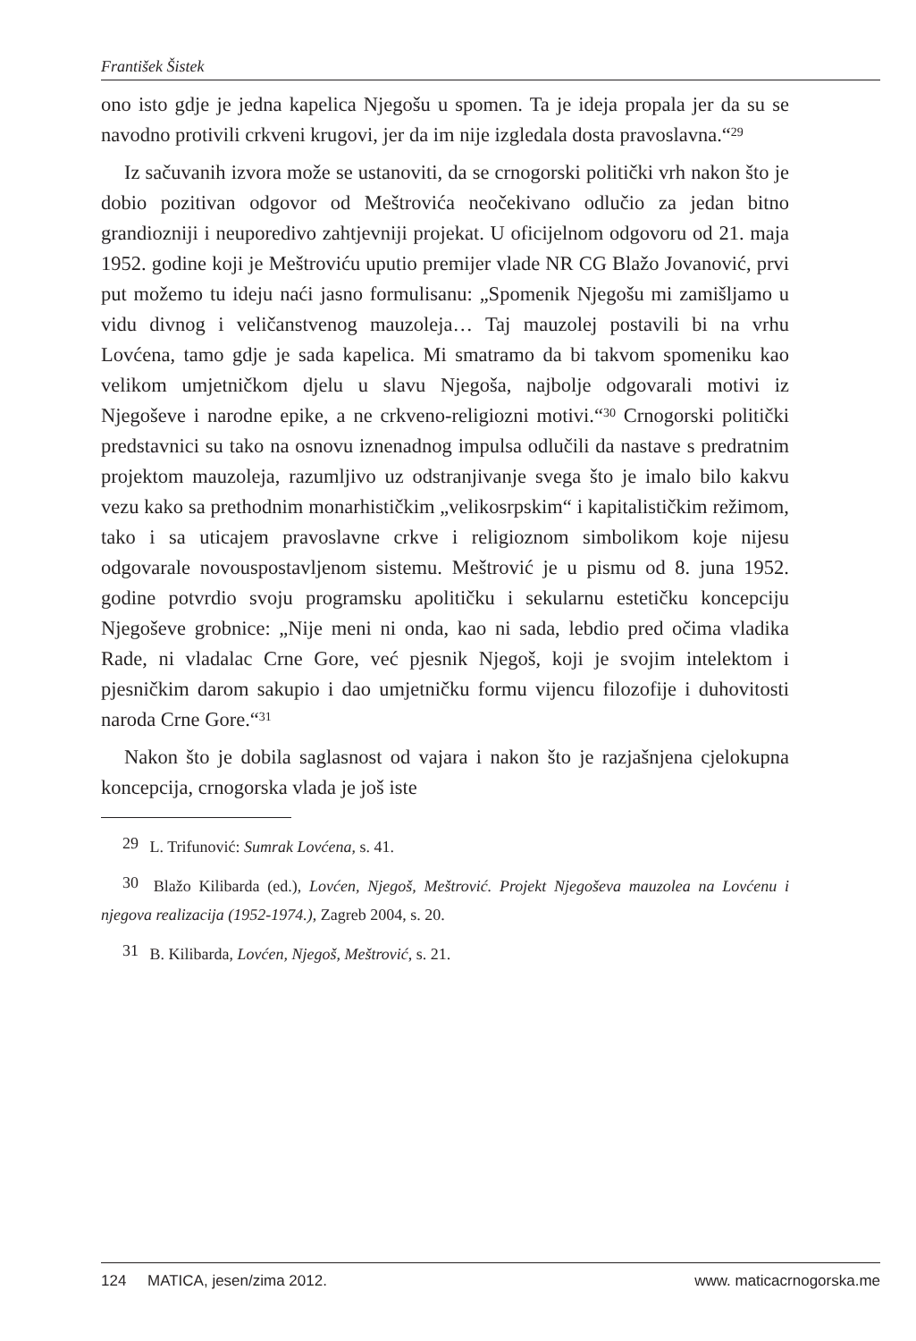František Šistek
ono isto gdje je jedna kapelica Njegošu u spomen. Ta je ideja propala jer da su se navodno protivili crkveni krugovi, jer da im nije izgledala dosta pravoslavna.“<sup>29</sup>
Iz sačuvanih izvora može se ustanoviti, da se crnogorski politički vrh nakon što je dobio pozitivan odgovor od Meštrovića neočekivano odlučio za jedan bitno grandiozniji i neuporedivo zahtjevniji projekat. U oficijelnom odgovoru od 21. maja 1952. godine koji je Meštroviću uputio premijer vlade NR CG Blažo Jovanović, prvi put možemo tu ideju naći jasno formulisanu: „Spomenik Njegošu mi zamišljamo u vidu divnog i veličanstvenog mauzoleja… Taj mauzolej postavili bi na vrhu Lovćena, tamo gdje je sada kapelica. Mi smatramo da bi takvom spomeniku kao velikom umjetničkom djelu u slavu Njegoša, najbolje odgovarali motivi iz Njegoševe i narodne epike, a ne crkveno-religiozni motivi.“<sup>30</sup> Crnogorski politički predstavnici su tako na osnovu iznenadnog impulsa odlučili da nastave s predratnim projektom mauzoleja, razumljivo uz odstranjivanje svega što je imalo bilo kakvu vezu kako sa prethodnim monarhističkim „velikosrpskim“ i kapitalističkim režimom, tako i sa uticajem pravoslavne crkve i religioznom simbolikom koje nijesu odgovarale novouspostavljenom sistemu. Meštrović je u pismu od 8. juna 1952. godine potvrdio svoju programsku apolitičku i sekularnu estetičku koncepciju Njegoševe grobnice: „Nije meni ni onda, kao ni sada, lebdio pred očima vladika Rade, ni vladalac Crne Gore, već pjesnik Njegoš, koji je svojim intelektom i pjesničkim darom sakupio i dao umjetničku formu vijencu filozofije i duhovitosti naroda Crne Gore.“<sup>31</sup>
Nakon što je dobila saglasnost od vajara i nakon što je razjašnjena cjelokupna koncepcija, crnogorska vlada je još iste
29 L. Trifunović: Sumrak Lovćena, s. 41.
30 Blažo Kilibarda (ed.), Lovćen, Njegoš, Meštrović. Projekt Njegoševa mauzolea na Lovćenu i njegova realizacija (1952-1974.), Zagreb 2004, s. 20.
31 B. Kilibarda, Lovćen, Njegoš, Meštrović, s. 21.
124 MATICA, jesen/zima 2012. www. maticacrnogorska.me